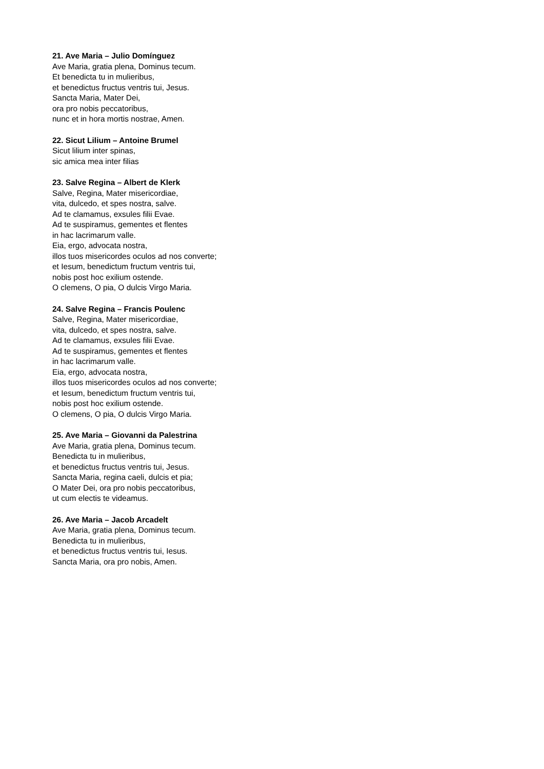21. Ave Maria – Julio Domínguez
Ave Maria, gratia plena, Dominus tecum.
Et benedicta tu in mulieribus,
et benedictus fructus ventris tui, Jesus.
Sancta Maria, Mater Dei,
ora pro nobis peccatoribus,
nunc et in hora mortis nostrae, Amen.
22. Sicut Lilium – Antoine Brumel
Sicut lilium inter spinas,
sic amica mea inter filias
23. Salve Regina – Albert de Klerk
Salve, Regina, Mater misericordiae,
vita, dulcedo, et spes nostra, salve.
Ad te clamamus, exsules filii Evae.
Ad te suspiramus, gementes et flentes
in hac lacrimarum valle.
Eia, ergo, advocata nostra,
illos tuos misericordes oculos ad nos converte;
et Iesum, benedictum fructum ventris tui,
nobis post hoc exilium ostende.
O clemens, O pia, O dulcis Virgo Maria.
24. Salve Regina – Francis Poulenc
Salve, Regina, Mater misericordiae,
vita, dulcedo, et spes nostra, salve.
Ad te clamamus, exsules filii Evae.
Ad te suspiramus, gementes et flentes
in hac lacrimarum valle.
Eia, ergo, advocata nostra,
illos tuos misericordes oculos ad nos converte;
et Iesum, benedictum fructum ventris tui,
nobis post hoc exilium ostende.
O clemens, O pia, O dulcis Virgo Maria.
25. Ave Maria – Giovanni da Palestrina
Ave Maria, gratia plena, Dominus tecum.
Benedicta tu in mulieribus,
et benedictus fructus ventris tui, Jesus.
Sancta Maria, regina caeli, dulcis et pia;
O Mater Dei, ora pro nobis peccatoribus,
ut cum electis te videamus.
26. Ave Maria – Jacob Arcadelt
Ave Maria, gratia plena, Dominus tecum.
Benedicta tu in mulieribus,
et benedictus fructus ventris tui, Iesus.
Sancta Maria, ora pro nobis, Amen.